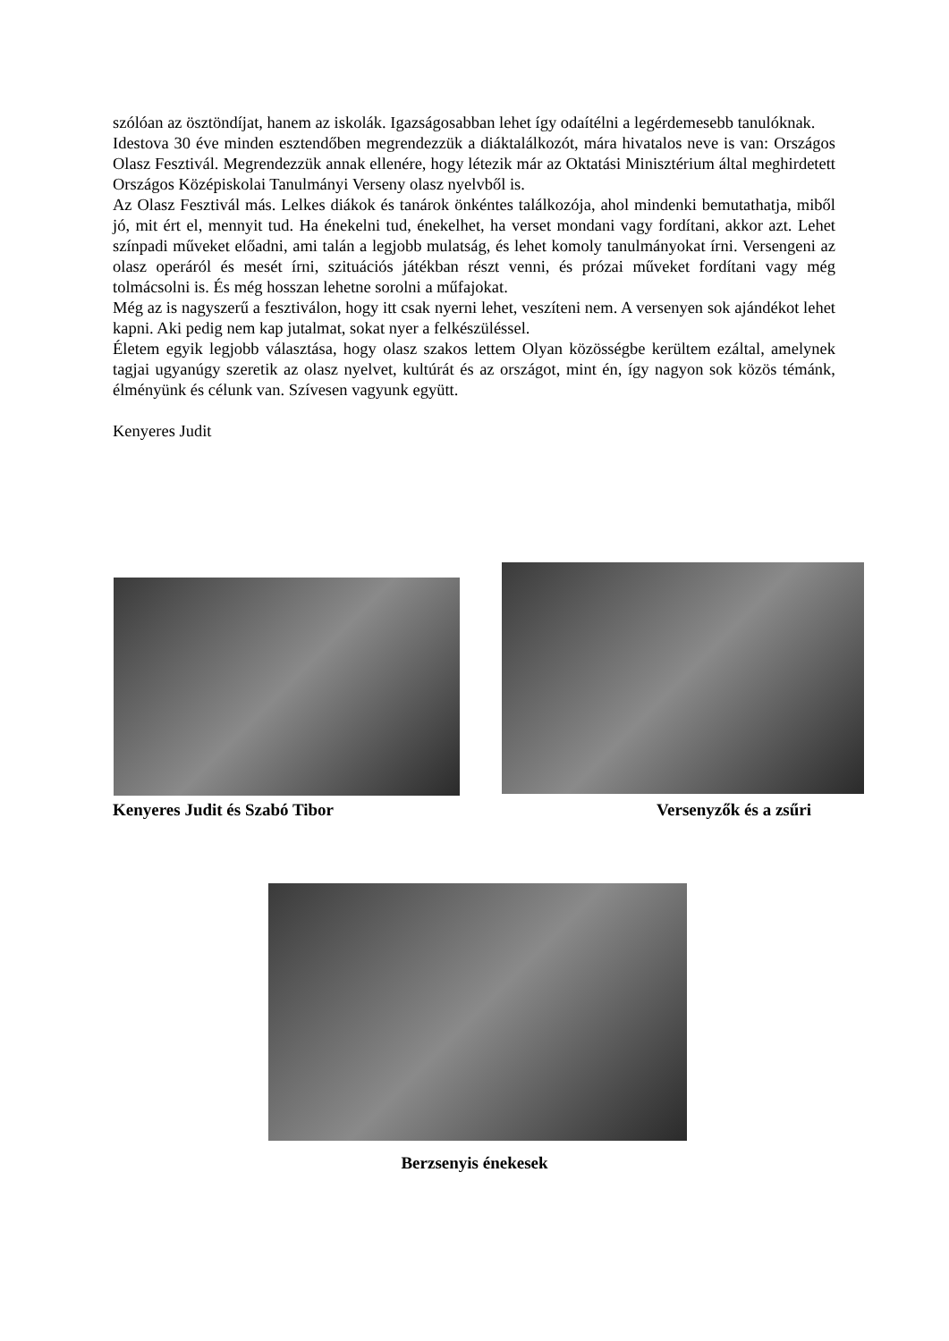szólóan az ösztöndíjat, hanem az iskolák. Igazságosabban lehet így odaítélni a legérdemesebb tanulóknak.
Idestova 30 éve minden esztendőben megrendezzük a diáktalálkozót, mára hivatalos neve is van: Országos Olasz Fesztivál. Megrendezzük annak ellenére, hogy létezik már az Oktatási Minisztérium által meghirdetett Országos Középiskolai Tanulmányi Verseny olasz nyelvből is.
Az Olasz Fesztivál más. Lelkes diákok és tanárok önkéntes találkozója, ahol mindenki bemutathatja, miből jó, mit ért el, mennyit tud. Ha énekelni tud, énekelhet, ha verset mondani vagy fordítani, akkor azt. Lehet színpadi műveket előadni, ami talán a legjobb mulatság, és lehet komoly tanulmányokat írni. Versengeni az olasz operáról és mesét írni, szituációs játékban részt venni, és prózai műveket fordítani vagy még tolmácsolni is. És még hosszan lehetne sorolni a műfajokat.
Még az is nagyszerű a fesztiválon, hogy itt csak nyerni lehet, veszíteni nem. A versenyen sok ajándékot lehet kapni. Aki pedig nem kap jutalmat, sokat nyer a felkészüléssel.
Életem egyik legjobb választása, hogy olasz szakos lettem Olyan közösségbe kerültem ezáltal, amelynek tagjai ugyanúgy szeretik az olasz nyelvet, kultúrát és az országot, mint én, így nagyon sok közös témánk, élményünk és célunk van. Szívesen vagyunk együtt.
Kenyeres Judit
Kenyeres Judit és Szabó Tibor Versenyzők és a zsűri
Berzsenyis énekesek